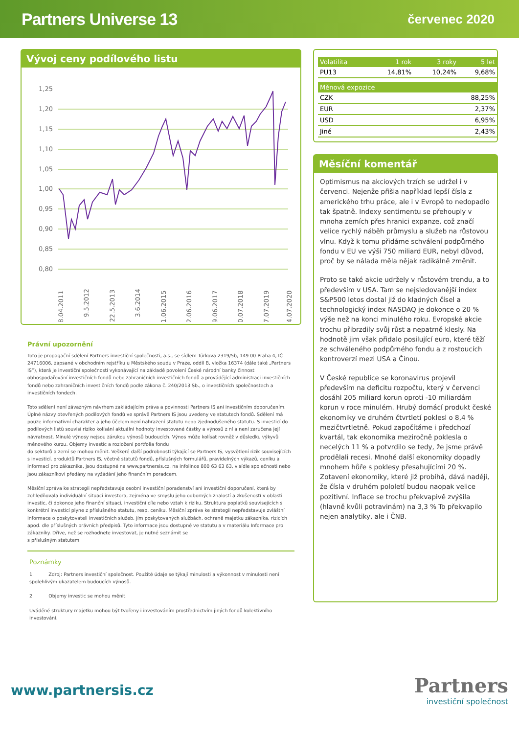Partners Universe 13 červenec 2020
Vývoj ceny podílového listu
1,25
1,20
1,15
1,10
1,05
1,00
0,95
0,90
0,85
0,80
28.04.2011
9.5.2012
22.5.2013
3.6.2014
11.06.2015
22.06.2016
29.06.2017
10.07.2018
17.07.2019
24.07.2020
Právní upozornění
Toto je propagační sdělení Partners investiční společnosti, a.s., se sídlem Türkova 2319/5b, 149 00 Praha 4, IČ 24716006, zapsané v obchodním rejstříku u Městského soudu v Praze, oddíl B, vložka 16374 (dále také „Partners IS“), která je investiční společností vykonávající na základě povolení České národní banky činnost obhospodařování investičních fondů nebo zahraničních investičních fondů a provádějící administraci investičních fondů nebo zahraničních investičních fondů podle zákona č. 240/2013 Sb., o investičních společnostech a investičních fondech.
Toto sdělení není závazným návrhem zakládajícím práva a povinnosti Partners IS ani investičním doporučením. Úplné názvy otevřených podílových fondů ve správě Partners IS jsou uvedeny ve statutech fondů. Sdělení má pouze informativní charakter a jeho účelem není nahrazení statutu nebo zjednodušeného statutu. S investicí do podílových listů souvisí riziko kolísání aktuální hodnoty investované částky a výnosů z ní a není zaručena její návratnost. Minulé výnosy nejsou zárukou výnosů budoucích. Výnos může kolísat rovněž v důsledku výkyvů měnového kurzu. Objemy investic a rozložení portfolia fondu
do sektorů a zemí se mohou měnit. Veškeré další podrobnosti týkající se Partners IS, vysvětlení rizik souvisejících s investicí, produktů Partners IS, včetně statutů fondů, příslušných formulářů, pravidelných výkazů, ceníku a informací pro zákazníka, jsou dostupné na www.partnersis.cz, na infolince 800 63 63 63, v sídle společnosti nebo jsou zákazníkovi předány na vyžádání jeho finančním poradcem.
Měsíční zpráva ke strategii nepředstavuje osobní investiční poradenství ani investiční doporučení, která by zohledňovala individuální situaci investora, zejména ve smyslu jeho odborných znalostí a zkušeností v oblasti investic, či dokonce jeho finanční situaci, investiční cíle nebo vztah k riziku. Struktura poplatků souvisejících s konkrétní investicí plyne z příslušného statutu, resp. ceníku. Měsíční zpráva ke strategii nepředstavuje zvláštní informace o poskytovateli investičních služeb, jím poskytovaných službách, ochraně majetku zákazníka, rizicích apod. dle příslušných právních předpisů. Tyto informace jsou dostupné ve statutu a v materiálu Informace pro zákazníky. Dříve, než se rozhodnete investovat, je nutné seznámit se
s příslušným statutem.
Poznámky
1. Zdroj: Partners investiční společnost. Použité údaje se týkají minulosti a výkonnost v minulosti není spolehlivým ukazatelem budoucích výnosů.
2. Objemy investic se mohou měnit.
Uváděné struktury majetku mohou být tvořeny i investováním prostřednictvím jiných fondů kolektivního investování.
| Volatilita | 1 rok | 3 roky | 5 let |
| --- | --- | --- | --- |
| PU13 | 14,81% | 10,24% | 9,68% |
| Měnová expozice | |
| --- | --- |
| CZK | 88,25% |
| EUR | 2,37% |
| USD | 6,95% |
| Jiné | 2,43% |
Měsíční komentář
Optimismus na akciových trzích se udržel i v červenci. Nejenže přišla například lepší čísla z amerického trhu práce, ale i v Evropě to nedopadlo tak špatně. Indexy sentimentu se přehouply v mnoha zemích přes hranici expanze, což značí velice rychlý náběh průmyslu a služeb na růstovou vlnu. Když k tomu přidáme schválení podpůrného fondu v EU ve výši 750 miliard EUR, nebyl důvod, proč by se nálada měla nějak radikálně změnit.
Proto se také akcie udržely v růstovém trendu, a to především v USA. Tam se nejsledovanější index S&P500 letos dostal již do kladných čísel a technologický index NASDAQ je dokonce o 20 % výše než na konci minulého roku. Evropské akcie trochu přibrzdily svůj růst a nepatrně klesly. Na hodnotě jim však přidalo posilující euro, které těží ze schváleného podpůrného fondu a z rostoucích kontroverzí mezi USA a Čínou.
V České republice se koronavirus projevil především na deficitu rozpočtu, který v červenci dosáhl 205 miliard korun oproti -10 miliardám korun v roce minulém. Hrubý domácí produkt české ekonomiky ve druhém čtvrtletí poklesl o 8,4 % mezičtvrtletně. Pokud započítáme i předchozí kvartál, tak ekonomika meziročně poklesla o necelých 11 % a potvrdilo se tedy, že jsme právě prodělali recesi. Mnohé další ekonomiky dopadly mnohem hůře s poklesy přesahujícími 20 %. Zotavení ekonomiky, které již probíhá, dává naději, že čísla v druhém pololetí budou naopak velice pozitivní. Inflace se trochu překvapivě zvýšila (hlavně kvůli potravinám) na 3,3 % To překvapilo nejen analytiky, ale i ČNB.
www.partnersis.cz
Partners
investiční společnost